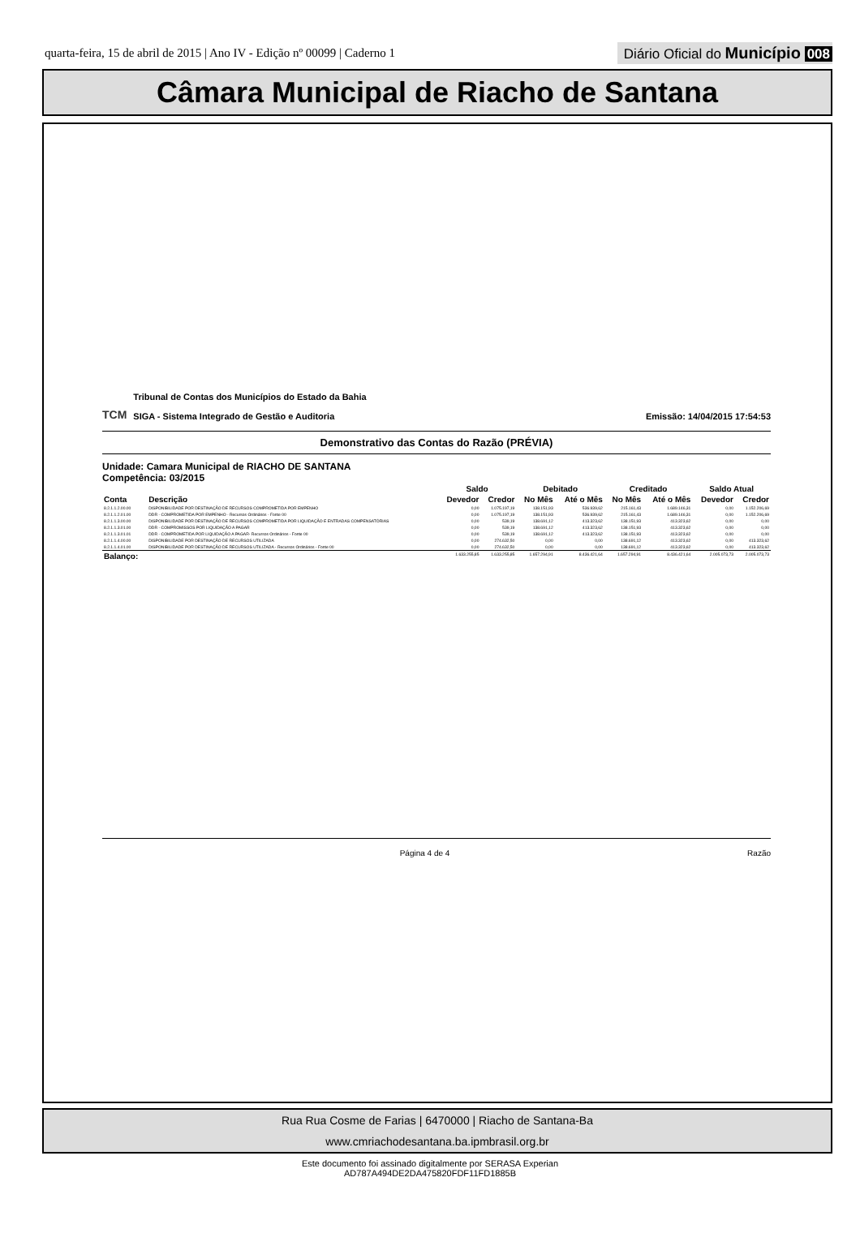quarta-feira, 15 de abril de 2015 | Ano IV - Edição nº 00099 | Caderno 1
Diário Oficial do Município 008
Câmara Municipal de Riacho de Santana
TCM
Tribunal de Contas dos Municípios do Estado da Bahia
SIGA - Sistema Integrado de Gestão e Auditoria
Emissão: 14/04/2015 17:54:53
Demonstrativo das Contas do Razão (PRÉVIA)
Unidade: Camara Municipal de RIACHO DE SANTANA
Competência: 03/2015
| | | Saldo | | Debitado | | Creditado | | Saldo Atual | |
| --- | --- | --- | --- | --- | --- | --- | --- | --- | --- |
| Conta | Descrição | Devedor | Credor | No Mês | Até o Mês | No Mês | Até o Mês | Devedor | Credor |
| 8.2.1.1.2.00.00 | DISPONIBILIDADE POR DESTINAÇÃO DE RECURSOS COMPROMETIDA POR EMPENHO | 0,00 | 1.075.197,19 | 138.151,93 | 536.939,62 | 215.161,43 | 1.689.146,31 | 0,00 | 1.152.206,69 |
| 8.2.1.1.2.01.00 | DDR - COMPROMETIDA POR EMPENHO - Recursos Ordinários - Fonte 00 | 0,00 | 1.075.197,19 | 138.151,93 | 536.939,62 | 215.161,43 | 1.689.146,31 | 0,00 | 1.152.206,69 |
| 8.2.1.1.3.00.00 | DISPONIBILIDADE POR DESTINAÇÃO DE RECURSOS COMPROMETIDA POR LIQUIDAÇÃO E ENTRADAS COMPENSATÓRIAS | 0,00 | 539,19 | 138.691,12 | 413.323,62 | 138.151,93 | 413.323,62 | 0,00 | 0,00 |
| 8.2.1.1.3.01.00 | DDR - COMPROMISSOS POR LIQUIDAÇÃO A PAGAR | 0,00 | 539,19 | 138.691,12 | 413.323,62 | 138.151,93 | 413.323,62 | 0,00 | 0,00 |
| 8.2.1.1.3.01.01 | DDR - COMPROMETIDA POR LIQUIDAÇÃO A PAGAR- Recursos Ordinários - Fonte 00 | 0,00 | 539,19 | 138.691,12 | 413.323,62 | 138.151,93 | 413.323,62 | 0,00 | 0,00 |
| 8.2.1.1.4.00.00 | DISPONIBILIDADE POR DESTINAÇÃO DE RECURSOS UTILIZADA | 0,00 | 274.632,50 | 0,00 | 0,00 | 138.691,12 | 413.323,62 | 0,00 | 413.323,62 |
| 8.2.1.1.4.01.00 | DISPONIBILIDADE POR DESTINAÇÃO DE RECURSOS UTILIZADA - Recursos Ordinários - Fonte 00 | 0,00 | 274.632,50 | 0,00 | 0,00 | 138.691,12 | 413.323,62 | 0,00 | 413.323,62 |
| Balanço: | | 1.633.255,85 | 1.633.255,85 | 1.657.294,91 | 8.436.421,64 | 1.657.294,91 | 8.436.421,64 | 2.005.073,73 | 2.005.073,73 |
Página 4 de 4 Razão
Rua Rua Cosme de Farias | 6470000 | Riacho de Santana-Ba
www.cmriachodesantana.ba.ipmbrasil.org.br
Este documento foi assinado digitalmente por SERASA Experian
AD787A494DE2DA475820FDF11FD1885B